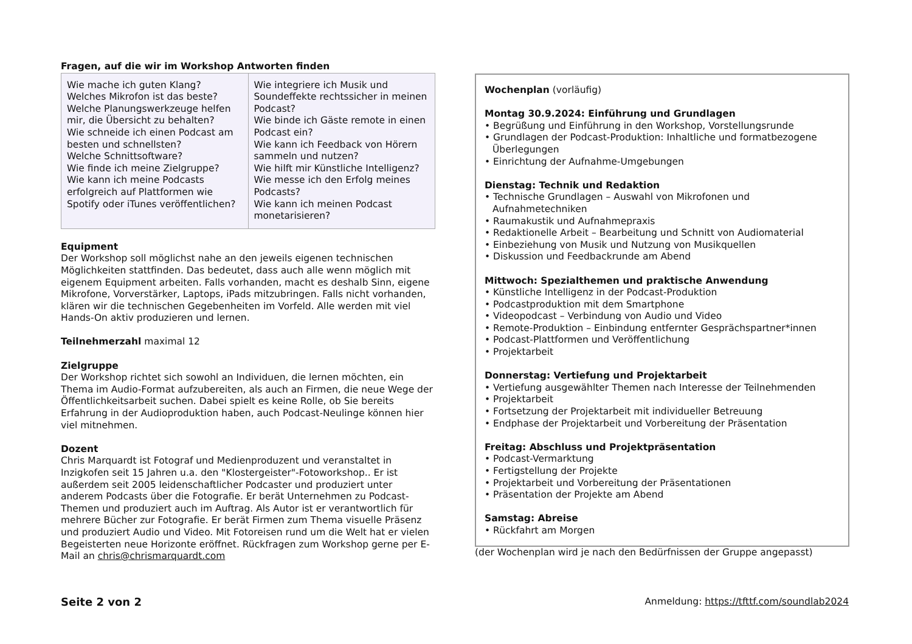Fragen, auf die wir im Workshop Antworten finden
| Wie mache ich guten Klang? Welches Mikrofon ist das beste? Welche Planungswerkzeuge helfen mir, die Übersicht zu behalten? Wie schneide ich einen Podcast am besten und schnellsten? Welche Schnittsoftware? Wie finde ich meine Zielgruppe? Wie kann ich meine Podcasts erfolgreich auf Plattformen wie Spotify oder iTunes veröffentlichen? | Wie integriere ich Musik und Soundeffekte rechtssicher in meinen Podcast? Wie binde ich Gäste remote in einen Podcast ein? Wie kann ich Feedback von Hörern sammeln und nutzen? Wie hilft mir Künstliche Intelligenz? Wie messe ich den Erfolg meines Podcasts? Wie kann ich meinen Podcast monetarisieren? |
Equipment
Der Workshop soll möglichst nahe an den jeweils eigenen technischen Möglichkeiten stattfinden. Das bedeutet, dass auch alle wenn möglich mit eigenem Equipment arbeiten. Falls vorhanden, macht es deshalb Sinn, eigene Mikrofone, Vorverstärker, Laptops, iPads mitzubringen. Falls nicht vorhanden, klären wir die technischen Gegebenheiten im Vorfeld. Alle werden mit viel Hands-On aktiv produzieren und lernen.
Teilnehmerzahl maximal 12
Zielgruppe
Der Workshop richtet sich sowohl an Individuen, die lernen möchten, ein Thema im Audio-Format aufzubereiten, als auch an Firmen, die neue Wege der Öffentlichkeitsarbeit suchen. Dabei spielt es keine Rolle, ob Sie bereits Erfahrung in der Audioproduktion haben, auch Podcast-Neulinge können hier viel mitnehmen.
Dozent
Chris Marquardt ist Fotograf und Medienproduzent und veranstaltet in Inzigkofen seit 15 Jahren u.a. den "Klostergeister"-Fotoworkshop.. Er ist außerdem seit 2005 leidenschaftlicher Podcaster und produziert unter anderem Podcasts über die Fotografie. Er berät Unternehmen zu Podcast-Themen und produziert auch im Auftrag. Als Autor ist er verantwortlich für mehrere Bücher zur Fotografie. Er berät Firmen zum Thema visuelle Präsenz und produziert Audio und Video. Mit Fotoreisen rund um die Welt hat er vielen Begeisterten neue Horizonte eröffnet. Rückfragen zum Workshop gerne per E-Mail an chris@chrismarquardt.com
Wochenplan (vorläufig)
Montag 30.9.2024: Einführung und Grundlagen
• Begrüßung und Einführung in den Workshop, Vorstellungsrunde
• Grundlagen der Podcast-Produktion: Inhaltliche und formatbezogene Überlegungen
• Einrichtung der Aufnahme-Umgebungen
Dienstag: Technik und Redaktion
• Technische Grundlagen – Auswahl von Mikrofonen und Aufnahmetechniken
• Raumakustik und Aufnahmepraxis
• Redaktionelle Arbeit – Bearbeitung und Schnitt von Audiomaterial
• Einbeziehung von Musik und Nutzung von Musikquellen
• Diskussion und Feedbackrunde am Abend
Mittwoch: Spezialthemen und praktische Anwendung
• Künstliche Intelligenz in der Podcast-Produktion
• Podcastproduktion mit dem Smartphone
• Videopodcast – Verbindung von Audio und Video
• Remote-Produktion – Einbindung entfernter Gesprächspartner*innen
• Podcast-Plattformen und Veröffentlichung
• Projektarbeit
Donnerstag: Vertiefung und Projektarbeit
• Vertiefung ausgewählter Themen nach Interesse der Teilnehmenden
• Projektarbeit
• Fortsetzung der Projektarbeit mit individueller Betreuung
• Endphase der Projektarbeit und Vorbereitung der Präsentation
Freitag: Abschluss und Projektpräsentation
• Podcast-Vermarktung
• Fertigstellung der Projekte
• Projektarbeit und Vorbereitung der Präsentationen
• Präsentation der Projekte am Abend
Samstag: Abreise
• Rückfahrt am Morgen
(der Wochenplan wird je nach den Bedürfnissen der Gruppe angepasst)
Seite 2 von 2 Anmeldung: https://tfttf.com/soundlab2024